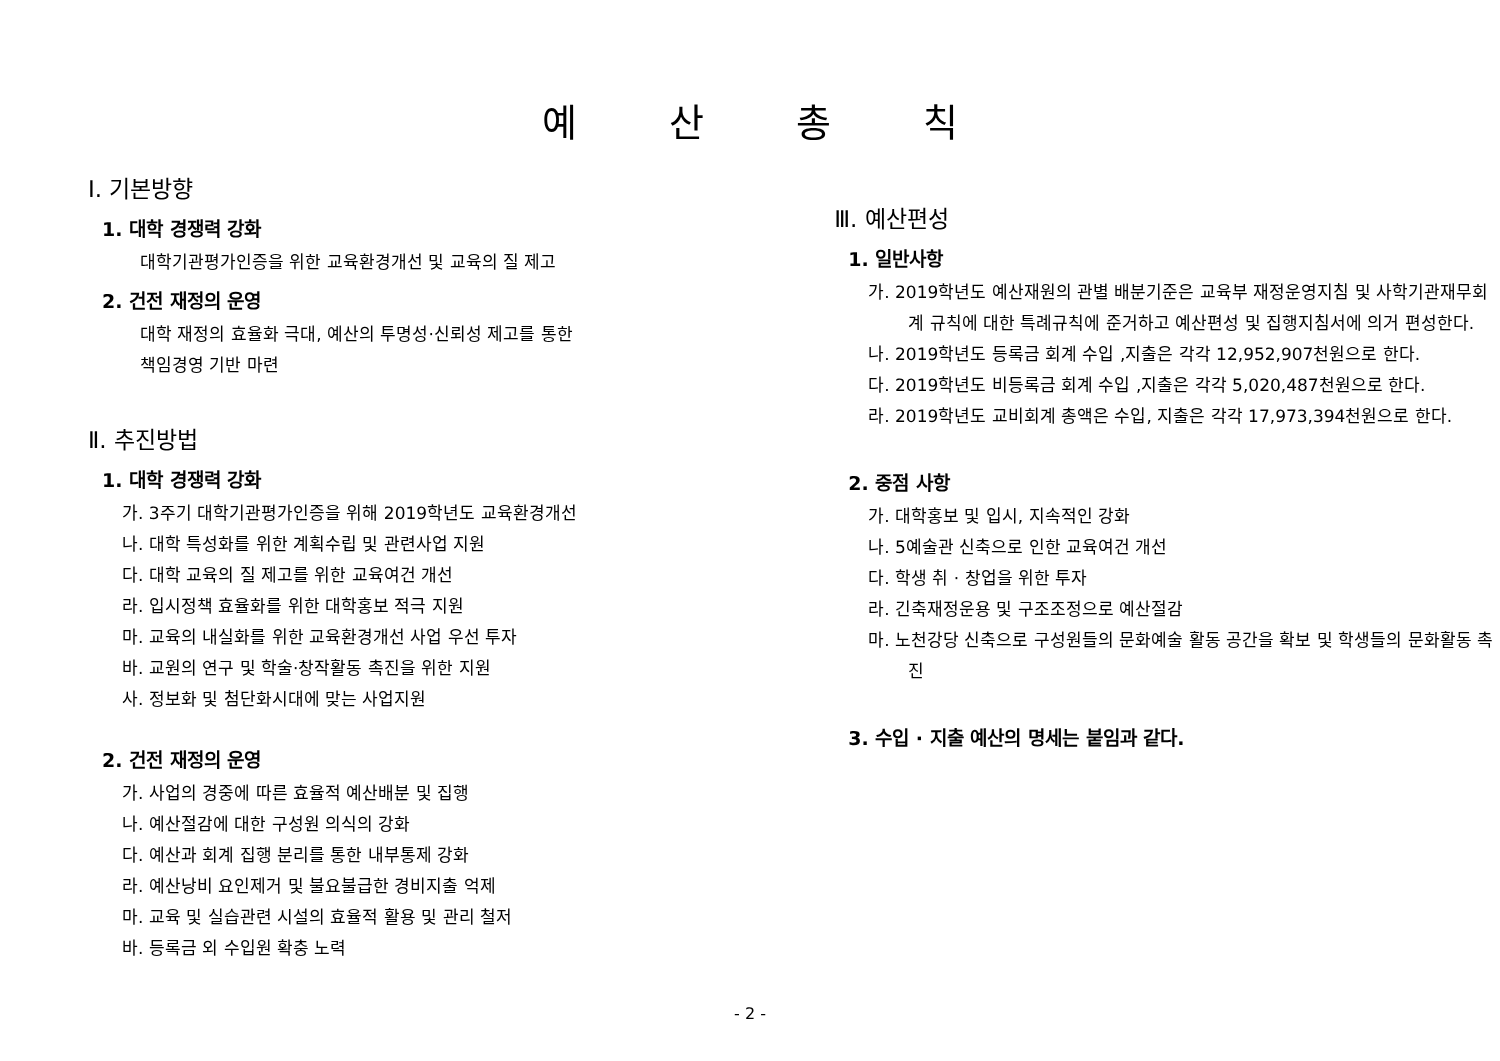예 산 총 칙
Ⅰ. 기본방향
1. 대학 경쟁력 강화
대학기관평가인증을 위한 교육환경개선 및 교육의 질 제고
2. 건전 재정의 운영
대학 재정의 효율화 극대, 예산의 투명성·신뢰성 제고를 통한
책임경영 기반 마련
Ⅱ. 추진방법
1. 대학 경쟁력 강화
가. 3주기 대학기관평가인증을 위해 2019학년도 교육환경개선
나. 대학 특성화를 위한 계획수립 및 관련사업 지원
다. 대학 교육의 질 제고를 위한 교육여건 개선
라. 입시정책 효율화를 위한 대학홍보 적극 지원
마. 교육의 내실화를 위한 교육환경개선 사업 우선 투자
바. 교원의 연구 및 학술·창작활동 촉진을 위한 지원
사. 정보화 및 첨단화시대에 맞는 사업지원
2. 건전 재정의 운영
가. 사업의 경중에 따른 효율적 예산배분 및 집행
나. 예산절감에 대한 구성원 의식의 강화
다. 예산과 회계 집행 분리를 통한 내부통제 강화
라. 예산낭비 요인제거 및 불요불급한 경비지출 억제
마. 교육 및 실습관련 시설의 효율적 활용 및 관리 철저
바. 등록금 외 수입원 확충 노력
Ⅲ. 예산편성
1. 일반사항
가. 2019학년도 예산재원의 관별 배분기준은 교육부 재정운영지침 및 사학기관재무회계 규칙에 대한 특례규칙에 준거하고 예산편성 및 집행지침서에 의거 편성한다.
나. 2019학년도 등록금 회계 수입 ,지출은 각각 12,952,907천원으로 한다.
다. 2019학년도 비등록금 회계 수입 ,지출은 각각 5,020,487천원으로 한다.
라. 2019학년도 교비회계 총액은 수입, 지출은 각각 17,973,394천원으로 한다.
2. 중점 사항
가. 대학홍보 및 입시, 지속적인 강화
나. 5예술관 신축으로 인한 교육여건 개선
다. 학생 취 · 창업을 위한 투자
라. 긴축재정운용 및 구조조정으로 예산절감
마. 노천강당 신축으로 구성원들의 문화예술 활동 공간을 확보 및 학생들의 문화활동 촉진
3. 수입 · 지출 예산의 명세는 붙임과 같다.
- 2 -